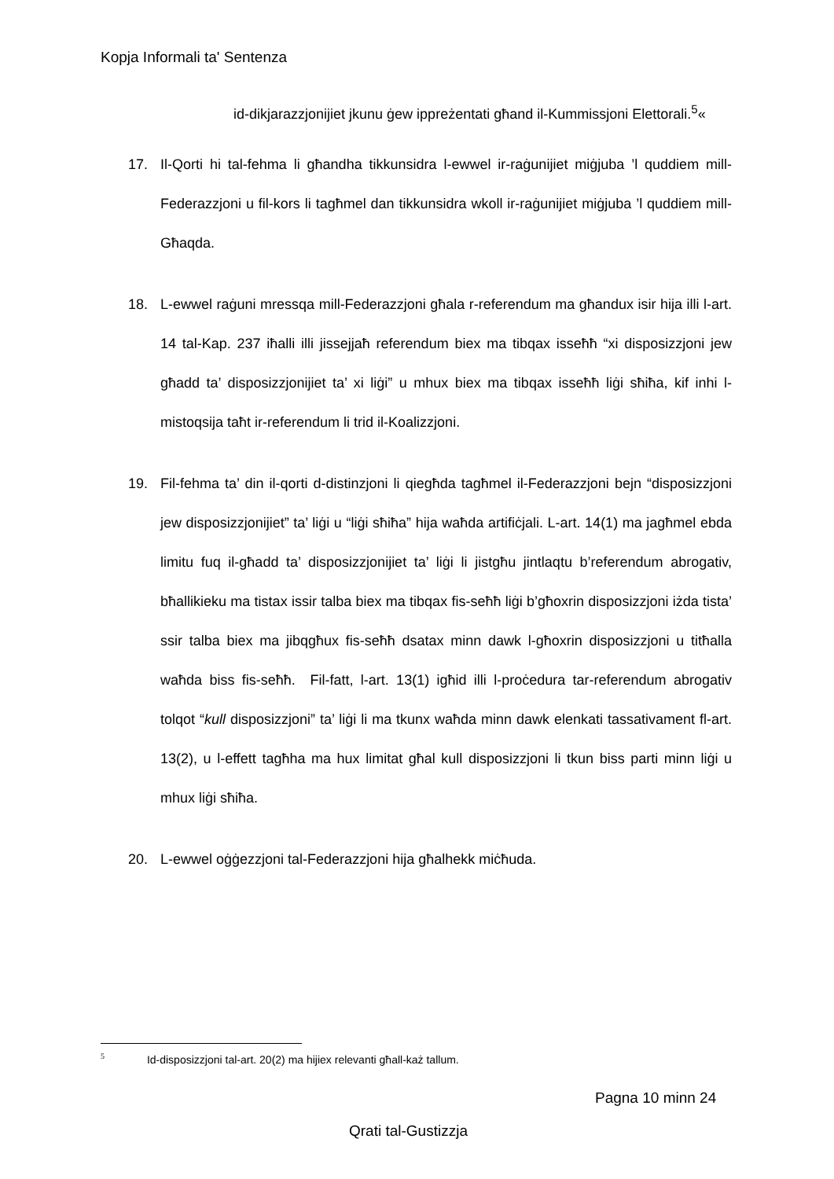Kopja Informali ta' Sentenza
id-dikjarazzjonijiet jkunu ġew ippreżentati għand il-Kummissjoni Elettorali.<sup>5</sup>«
17. Il-Qorti hi tal-fehma li għandha tikkunsidra l-ewwel ir-raġunijiet miġjuba ’l quddiem mill-Federazzjoni u fil-kors li tagħmel dan tikkunsidra wkoll ir-raġunijiet miġjuba ’l quddiem mill-Għaqda.
18. L-ewwel raġuni mressqa mill-Federazzjoni għala r-referendum ma għandux isir hija illi l-art. 14 tal-Kap. 237 iħalli illi jissejjaħ referendum biex ma tibqax isseħħ “xi disposizzjoni jew għadd ta’ disposizzjonijiet ta’ xi liġi” u mhux biex ma tibqax isseħħ liġi sħiħa, kif inhi l-mistoqsija taħt ir-referendum li trid il-Koalizzjoni.
19. Fil-fehma ta’ din il-qorti d-distinzjoni li qiegħda tagħmel il-Federazzjoni bejn “disposizzjoni jew disposizzjonijiet” ta’ liġi u “liġi sħiħa” hija waħda artifiċjali. L-art. 14(1) ma jagħmel ebda limitu fuq il-għadd ta’ disposizzjonijiet ta’ liġi li jistgħu jintlaqtu b’referendum abrogativ, bħallikieku ma tistax issir talba biex ma tibqax fis-seħħ liġi b’għoxrin disposizzjoni iżda tista’ ssir talba biex ma jibqgħux fis-seħħ dsatax minn dawk l-għoxrin disposizzjoni u titħalla waħda biss fis-seħħ. Fil-fatt, l-art. 13(1) igħid illi l-proċedura tar-referendum abrogativ tolqot “kull disposizzjoni” ta’ liġi li ma tkunx waħda minn dawk elenkati tassativament fl-art. 13(2), u l-effett tagħha ma hux limitat għal kull disposizzjoni li tkun biss parti minn liġi u mhux liġi sħiħa.
20. L-ewwel oġġezzjoni tal-Federazzjoni hija għalhekk miċħuda.
<sup>5</sup> Id-disposizzjoni tal-art. 20(2) ma hijiex relevanti għall-każ tallum.
Pagna 10 minn 24
Qrati tal-Gustizzja